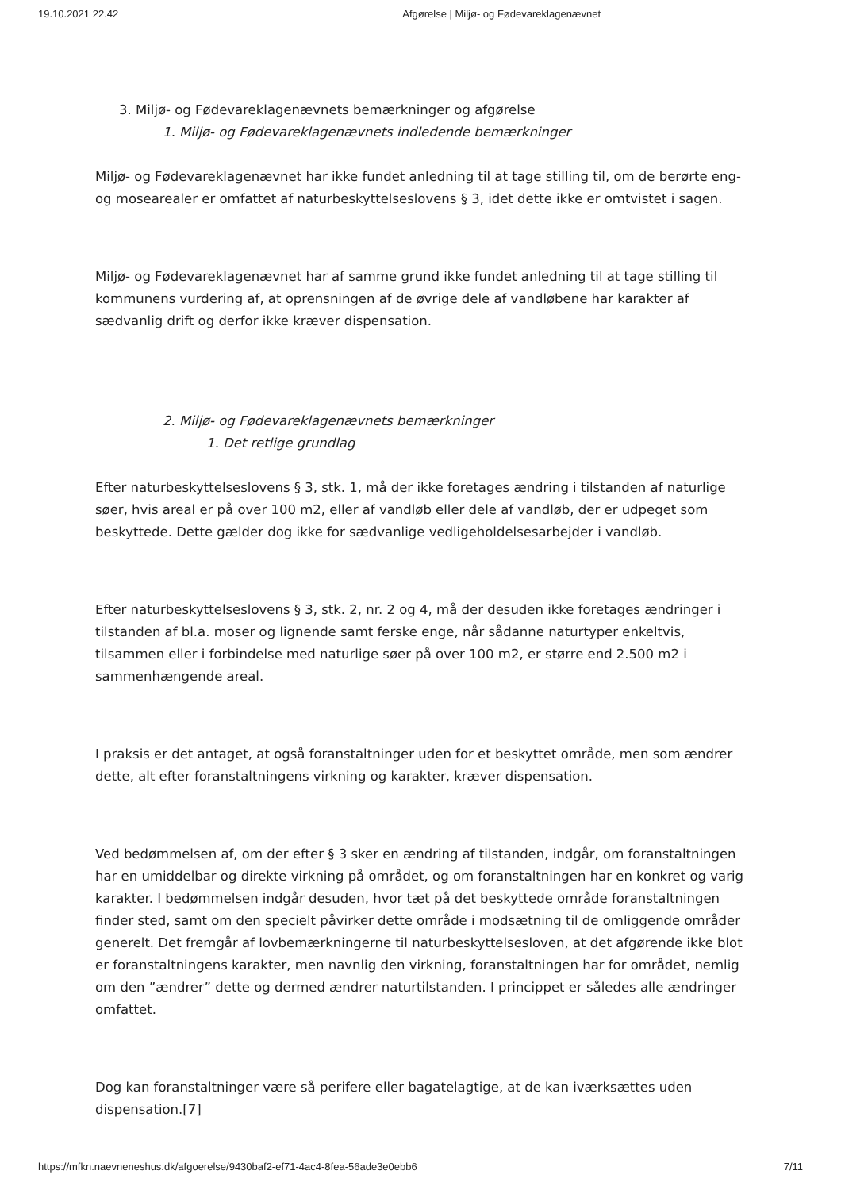19.10.2021 22.42 Afgørelse | Miljø- og Fødevareklagenævnet
3. Miljø- og Fødevareklagenævnets bemærkninger og afgørelse
1. Miljø- og Fødevareklagenævnets indledende bemærkninger
Miljø- og Fødevareklagenævnet har ikke fundet anledning til at tage stilling til, om de berørte eng- og mosearealer er omfattet af naturbeskyttelseslovens § 3, idet dette ikke er omtvistet i sagen.
Miljø- og Fødevareklagenævnet har af samme grund ikke fundet anledning til at tage stilling til kommunens vurdering af, at oprensningen af de øvrige dele af vandløbene har karakter af sædvanlig drift og derfor ikke kræver dispensation.
2. Miljø- og Fødevareklagenævnets bemærkninger
1. Det retlige grundlag
Efter naturbeskyttelseslovens § 3, stk. 1, må der ikke foretages ændring i tilstanden af naturlige søer, hvis areal er på over 100 m2, eller af vandløb eller dele af vandløb, der er udpeget som beskyttede. Dette gælder dog ikke for sædvanlige vedligeholdelsesarbejder i vandløb.
Efter naturbeskyttelseslovens § 3, stk. 2, nr. 2 og 4, må der desuden ikke foretages ændringer i tilstanden af bl.a. moser og lignende samt ferske enge, når sådanne naturtyper enkeltvis, tilsammen eller i forbindelse med naturlige søer på over 100 m2, er større end 2.500 m2 i sammenhængende areal.
I praksis er det antaget, at også foranstaltninger uden for et beskyttet område, men som ændrer dette, alt efter foranstaltningens virkning og karakter, kræver dispensation.
Ved bedømmelsen af, om der efter § 3 sker en ændring af tilstanden, indgår, om foranstaltningen har en umiddelbar og direkte virkning på området, og om foranstaltningen har en konkret og varig karakter. I bedømmelsen indgår desuden, hvor tæt på det beskyttede område foranstaltningen finder sted, samt om den specielt påvirker dette område i modsætning til de omliggende områder generelt. Det fremgår af lovbemærkningerne til naturbeskyttelsesloven, at det afgørende ikke blot er foranstaltningens karakter, men navnlig den virkning, foranstaltningen har for området, nemlig om den ”ændrer” dette og dermed ændrer naturtilstanden. I princippet er således alle ændringer omfattet.
Dog kan foranstaltninger være så perifere eller bagatelagtige, at de kan iværksættes uden dispensation.[7]
https://mfkn.naevneneshus.dk/afgoerelse/9430baf2-ef71-4ac4-8fea-56ade3e0ebb6 7/11